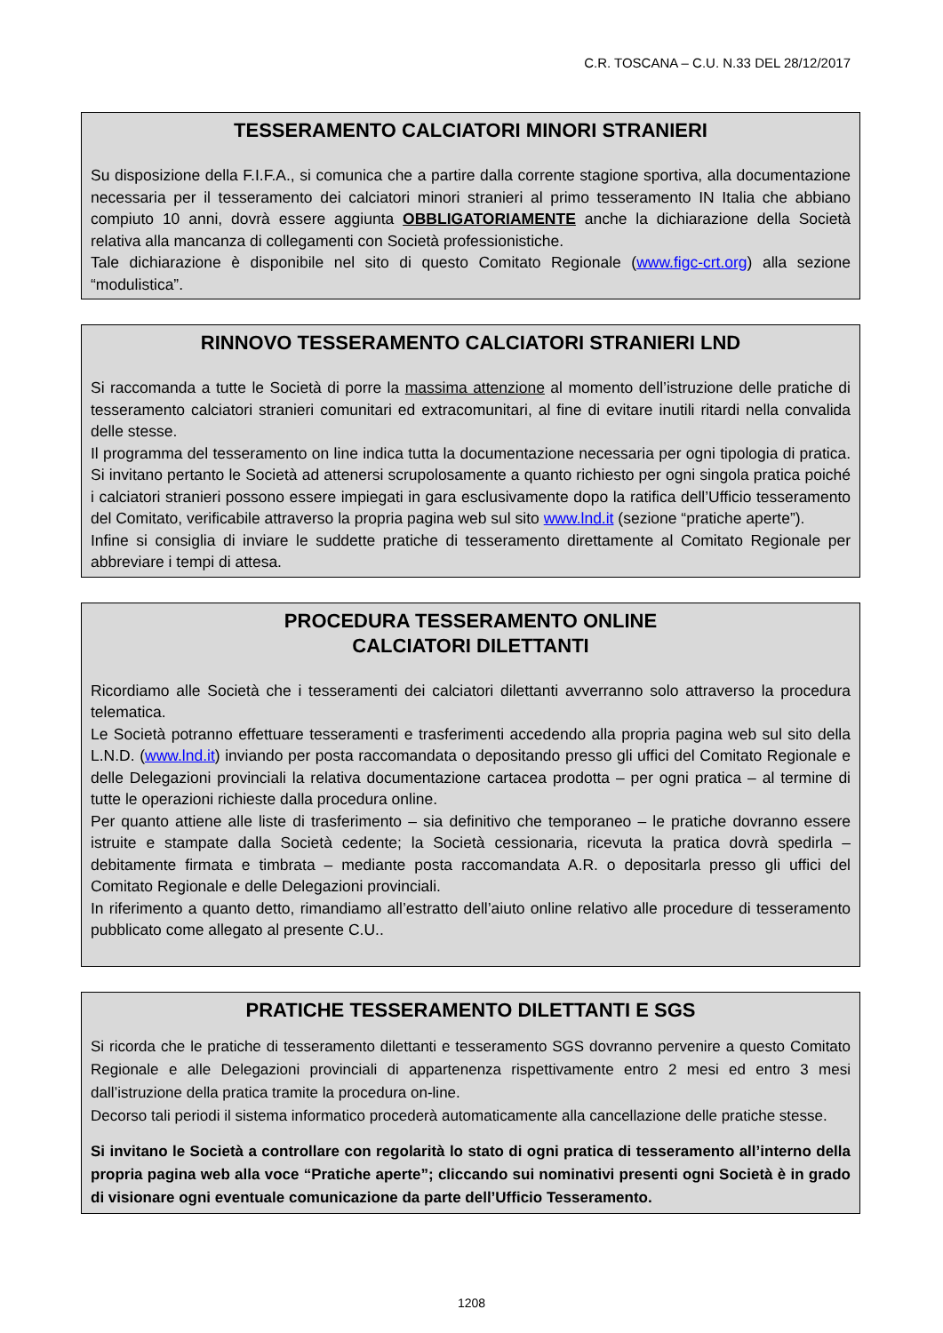C.R. TOSCANA – C.U. N.33 DEL 28/12/2017
TESSERAMENTO CALCIATORI MINORI STRANIERI
Su disposizione della F.I.F.A., si comunica che a partire dalla corrente stagione sportiva, alla documentazione necessaria per il tesseramento dei calciatori minori stranieri al primo tesseramento IN Italia che abbiano compiuto 10 anni, dovrà essere aggiunta OBBLIGATORIAMENTE anche la dichiarazione della Società relativa alla mancanza di collegamenti con Società professionistiche.
Tale dichiarazione è disponibile nel sito di questo Comitato Regionale (www.figc-crt.org) alla sezione “modulistica”.
RINNOVO TESSERAMENTO CALCIATORI STRANIERI LND
Si raccomanda a tutte le Società di porre la massima attenzione al momento dell’istruzione delle pratiche di tesseramento calciatori stranieri comunitari ed extracomunitari, al fine di evitare inutili ritardi nella convalida delle stesse.
Il programma del tesseramento on line indica tutta la documentazione necessaria per ogni tipologia di pratica. Si invitano pertanto le Società ad attenersi scrupolosamente a quanto richiesto per ogni singola pratica poiché i calciatori stranieri possono essere impiegati in gara esclusivamente dopo la ratifica dell’Ufficio tesseramento del Comitato, verificabile attraverso la propria pagina web sul sito www.lnd.it (sezione “pratiche aperte”).
Infine si consiglia di inviare le suddette pratiche di tesseramento direttamente al Comitato Regionale per abbreviare i tempi di attesa.
PROCEDURA TESSERAMENTO ONLINE
CALCIATORI DILETTANTI
Ricordiamo alle Società che i tesseramenti dei calciatori dilettanti avverranno solo attraverso la procedura telematica.
Le Società potranno effettuare tesseramenti e trasferimenti accedendo alla propria pagina web sul sito della L.N.D. (www.lnd.it) inviando per posta raccomandata o depositando presso gli uffici del Comitato Regionale e delle Delegazioni provinciali la relativa documentazione cartacea prodotta – per ogni pratica – al termine di tutte le operazioni richieste dalla procedura online.
Per quanto attiene alle liste di trasferimento – sia definitivo che temporaneo – le pratiche dovranno essere istruite e stampate dalla Società cedente; la Società cessionaria, ricevuta la pratica dovrà spedirla – debitamente firmata e timbrata – mediante posta raccomandata A.R. o depositarla presso gli uffici del Comitato Regionale e delle Delegazioni provinciali.
In riferimento a quanto detto, rimandiamo all’estratto dell’aiuto online relativo alle procedure di tesseramento pubblicato come allegato al presente C.U..
PRATICHE TESSERAMENTO DILETTANTI E SGS
Si ricorda che le pratiche di tesseramento dilettanti e tesseramento SGS dovranno pervenire a questo Comitato Regionale e alle Delegazioni provinciali di appartenenza rispettivamente entro 2 mesi ed entro 3 mesi dall’istruzione della pratica tramite la procedura on-line.
Decorso tali periodi il sistema informatico procederà automaticamente alla cancellazione delle pratiche stesse.
Si invitano le Società a controllare con regolarità lo stato di ogni pratica di tesseramento all’interno della propria pagina web alla voce “Pratiche aperte”; cliccando sui nominativi presenti ogni Società è in grado di visionare ogni eventuale comunicazione da parte dell’Ufficio Tesseramento.
1208